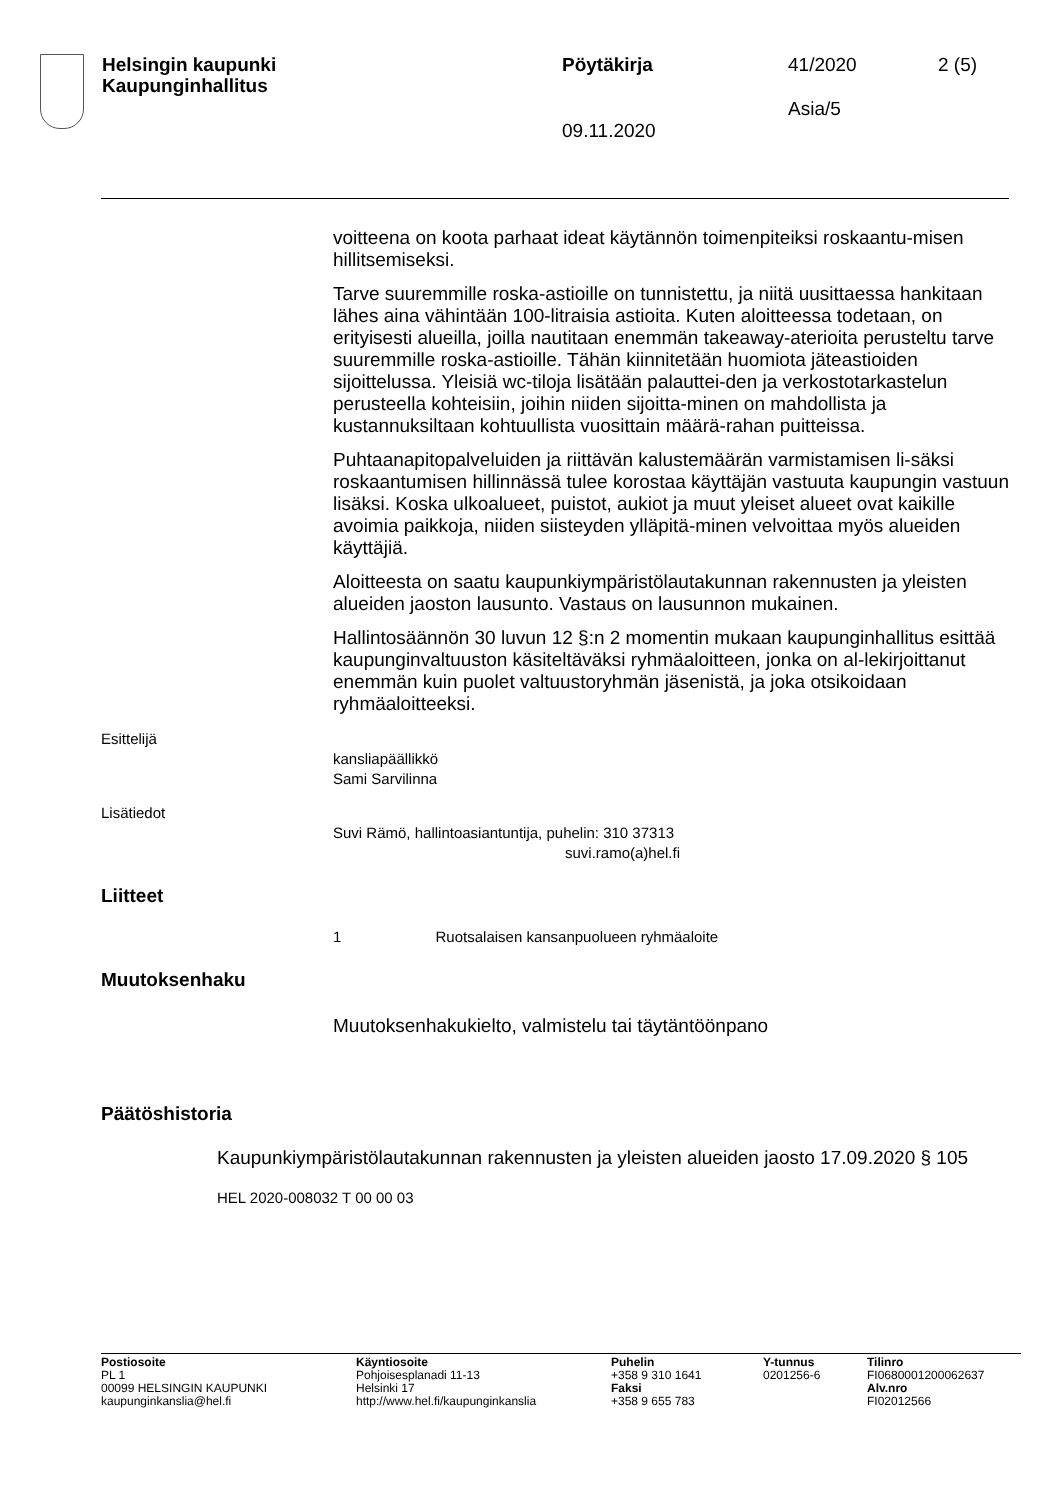Helsingin kaupunki
Kaupunginhallitus
Pöytäkirja
09.11.2020
41/2020
Asia/5
2 (5)
voitteena on koota parhaat ideat käytännön toimenpiteiksi roskaantu-misen hillitsemiseksi.
Tarve suuremmille roska-astioille on tunnistettu, ja niitä uusittaessa hankitaan lähes aina vähintään 100-litraisia astioita. Kuten aloitteessa todetaan, on erityisesti alueilla, joilla nautitaan enemmän takeaway-aterioita perusteltu tarve suuremmille roska-astioille. Tähän kiinnitetään huomiota jäteastioiden sijoittelussa. Yleisiä wc-tiloja lisätään palauttei-den ja verkostotarkastelun perusteella kohteisiin, joihin niiden sijoitta-minen on mahdollista ja kustannuksiltaan kohtuullista vuosittain määrä-rahan puitteissa.
Puhtaanapitopalveluiden ja riittävän kalustemäärän varmistamisen li-säksi roskaantumisen hillinnässä tulee korostaa käyttäjän vastuuta kaupungin vastuun lisäksi. Koska ulkoalueet, puistot, aukiot ja muut yleiset alueet ovat kaikille avoimia paikkoja, niiden siisteyden ylläpitä-minen velvoittaa myös alueiden käyttäjiä.
Aloitteesta on saatu kaupunkiympäristölautakunnan rakennusten ja yleisten alueiden jaoston lausunto. Vastaus on lausunnon mukainen.
Hallintosäännön 30 luvun 12 §:n 2 momentin mukaan kaupunginhallitus esittää kaupunginvaltuuston käsiteltäväksi ryhmäaloitteen, jonka on al-lekirjoittanut enemmän kuin puolet valtuustoryhmän jäsenistä, ja joka otsikoidaan ryhmäaloitteeksi.
Esittelijä
kansliapäällikkö
Sami Sarvilinna
Lisätiedot
Suvi Rämö, hallintoasiantuntija, puhelin: 310 37313
suvi.ramo(a)hel.fi
Liitteet
1 Ruotsalaisen kansanpuolueen ryhmäaloite
Muutoksenhaku
Muutoksenhakukielto, valmistelu tai täytäntöönpano
Päätöshistoria
Kaupunkiympäristölautakunnan rakennusten ja yleisten alueiden jaosto 17.09.2020 § 105
HEL 2020-008032 T 00 00 03
Postiosoite
PL 1
00099 HELSINGIN KAUPUNKI
kaupunginkanslia@hel.fi
Käyntiosoite
Pohjoisesplanadi 11-13
Helsinki 17
http://www.hel.fi/kaupunginkanslia
Puhelin
+358 9 310 1641
Faksi
+358 9 655 783
Y-tunnus
0201256-6
Tilinro
FI0680001200062637
Alv.nro
FI02012566